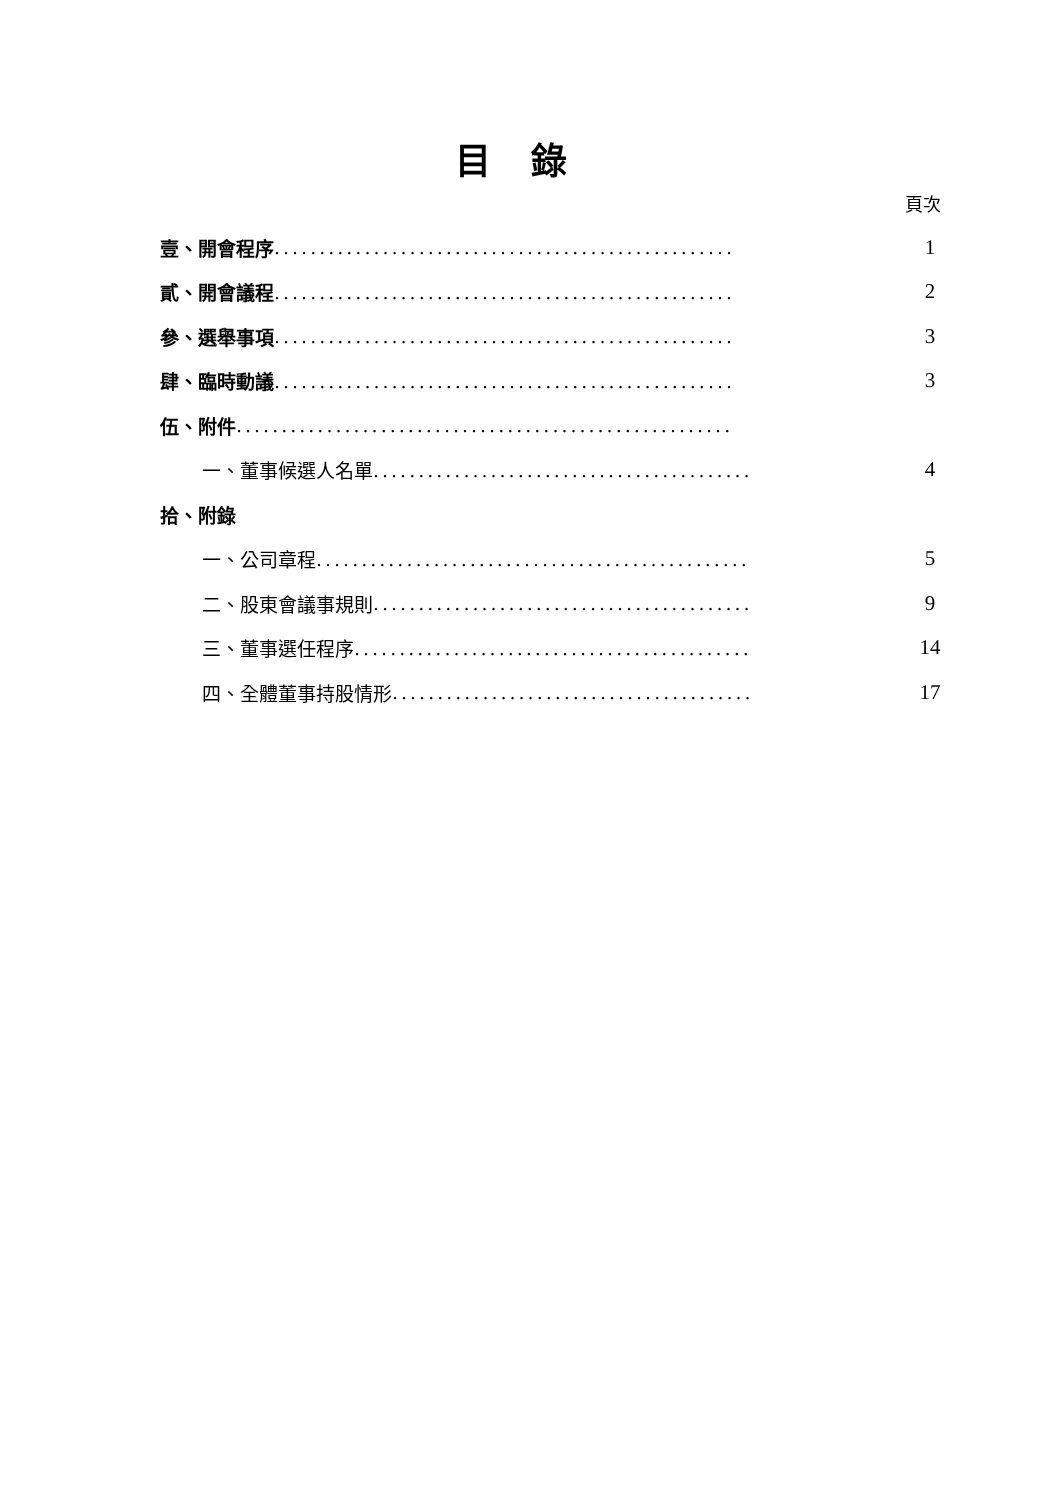目錄
頁次
壹、開會程序 ................................................... 1
貳、開會議程 ................................................... 2
參、選舉事項 ................................................... 3
肆、臨時動議 ................................................... 3
伍、附件 .......................................................
一、董事候選人名單.......................................... 4
拾、附錄
一、公司章程................................................ 5
二、股東會議事規則.......................................... 9
三、董事選任程序............................................ 14
四、全體董事持股情形........................................ 17